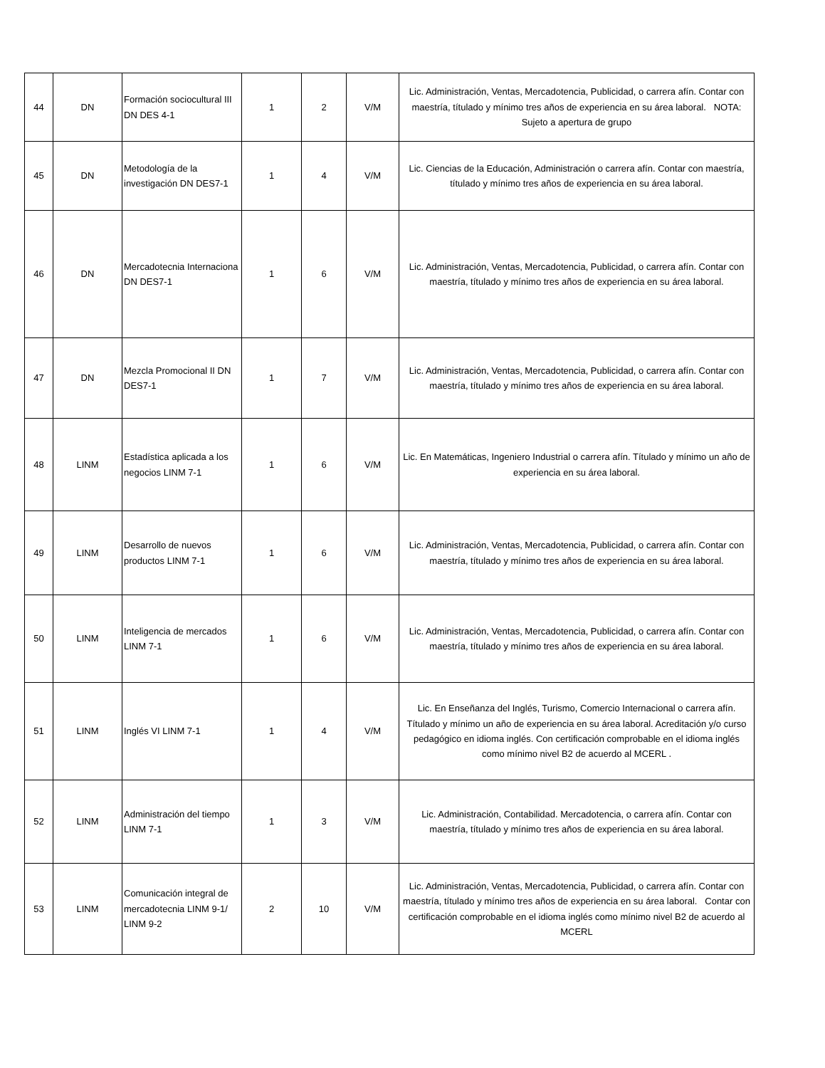| 44 | DN | Formación sociocultural III DN DES 4-1 | 1 | 2 | V/M | Lic. Administración, Ventas, Mercadotencia, Publicidad, o carrera afín. Contar con maestría, títulado y mínimo tres años de experiencia en su área laboral. NOTA: Sujeto a apertura de grupo |
| 45 | DN | Metodología de la investigación DN DES7-1 | 1 | 4 | V/M | Lic. Ciencias de la Educación, Administración o carrera afín. Contar con maestría, títulado y mínimo tres años de experiencia en su área laboral. |
| 46 | DN | Mercadotecnia Internaciona DN DES7-1 | 1 | 6 | V/M | Lic. Administración, Ventas, Mercadotencia, Publicidad, o carrera afín. Contar con maestría, títulado y mínimo tres años de experiencia en su área laboral. |
| 47 | DN | Mezcla Promocional II DN DES7-1 | 1 | 7 | V/M | Lic. Administración, Ventas, Mercadotencia, Publicidad, o carrera afín. Contar con maestría, títulado y mínimo tres años de experiencia en su área laboral. |
| 48 | LINM | Estadística aplicada a los negocios LINM 7-1 | 1 | 6 | V/M | Lic. En Matemáticas, Ingeniero Industrial o carrera afín. Títulado y mínimo un año de experiencia en su área laboral. |
| 49 | LINM | Desarrollo de nuevos productos LINM 7-1 | 1 | 6 | V/M | Lic. Administración, Ventas, Mercadotencia, Publicidad, o carrera afín. Contar con maestría, títulado y mínimo tres años de experiencia en su área laboral. |
| 50 | LINM | Inteligencia de mercados LINM 7-1 | 1 | 6 | V/M | Lic. Administración, Ventas, Mercadotencia, Publicidad, o carrera afín. Contar con maestría, títulado y mínimo tres años de experiencia en su área laboral. |
| 51 | LINM | Inglés VI LINM 7-1 | 1 | 4 | V/M | Lic. En Enseñanza del Inglés, Turismo, Comercio Internacional o carrera afín. Títulado y mínimo un año de experiencia en su área laboral. Acreditación y/o curso pedagógico en idioma inglés. Con certificación comprobable en el idioma inglés como mínimo nivel B2 de acuerdo al MCERL . |
| 52 | LINM | Administración del tiempo LINM 7-1 | 1 | 3 | V/M | Lic. Administración, Contabilidad. Mercadotencia, o carrera afín. Contar con maestría, títulado y mínimo tres años de experiencia en su área laboral. |
| 53 | LINM | Comunicación integral de mercadotecnia LINM 9-1/ LINM 9-2 | 2 | 10 | V/M | Lic. Administración, Ventas, Mercadotencia, Publicidad, o carrera afín. Contar con maestría, títulado y mínimo tres años de experiencia en su área laboral. Contar con certificación comprobable en el idioma inglés como mínimo nivel B2 de acuerdo al MCERL |